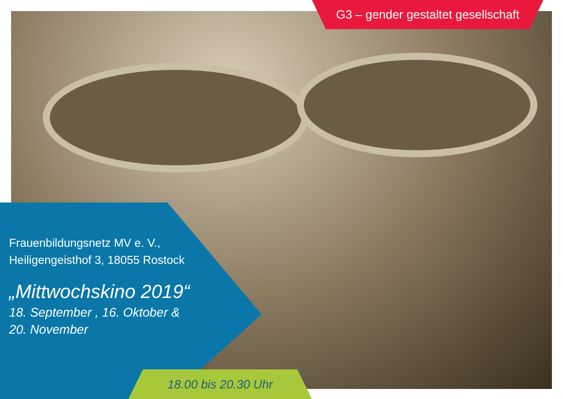G3 – gender gestaltet gesellschaft
Frauenbildungsnetz MV e. V.,
Heiligengeisthof 3, 18055 Rostock
„Mittwochskino 2019“
18. September , 16. Oktober &
20. November
18.00 bis 20.30 Uhr